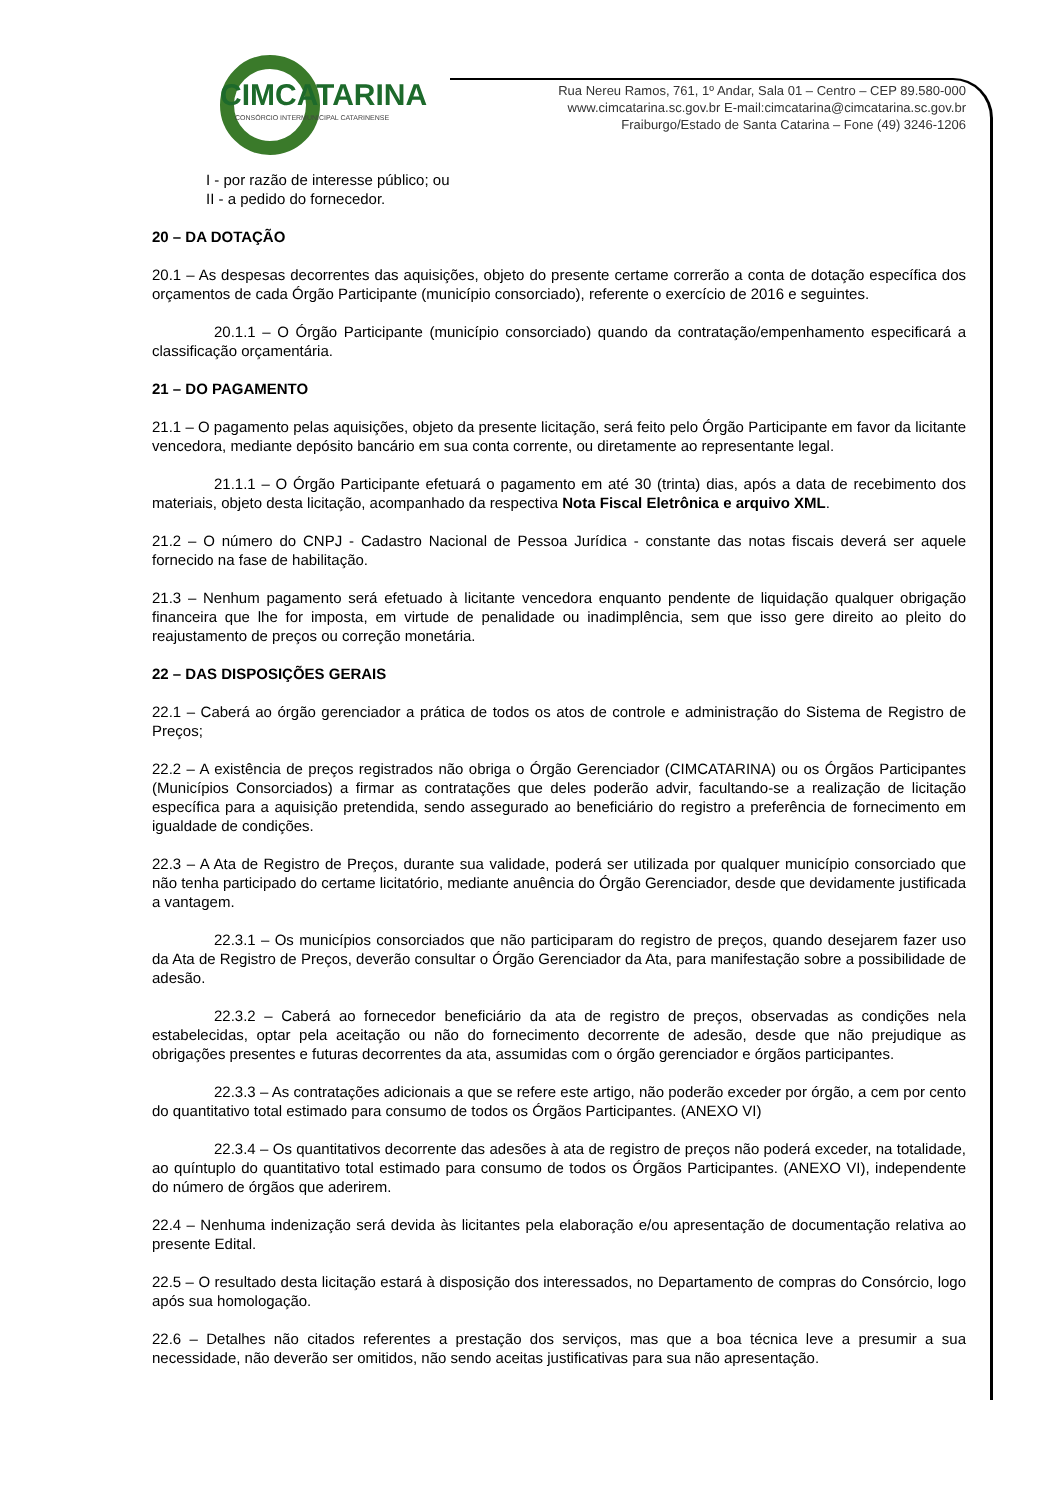CIMCATARINA
CONSÓRCIO INTERMUNICIPAL CATARINENSE
Rua Nereu Ramos, 761, 1º Andar, Sala 01 – Centro – CEP 89.580-000
www.cimcatarina.sc.gov.br E-mail:cimcatarina@cimcatarina.sc.gov.br
Fraiburgo/Estado de Santa Catarina – Fone (49) 3246-1206
I - por razão de interesse público; ou
II - a pedido do fornecedor.
20 – DA DOTAÇÃO
20.1 – As despesas decorrentes das aquisições, objeto do presente certame correrão a conta de dotação específica dos orçamentos de cada Órgão Participante (município consorciado), referente o exercício de 2016 e seguintes.
20.1.1 – O Órgão Participante (município consorciado) quando da contratação/empenhamento especificará a classificação orçamentária.
21 – DO PAGAMENTO
21.1 – O pagamento pelas aquisições, objeto da presente licitação, será feito pelo Órgão Participante em favor da licitante vencedora, mediante depósito bancário em sua conta corrente, ou diretamente ao representante legal.
21.1.1 – O Órgão Participante efetuará o pagamento em até 30 (trinta) dias, após a data de recebimento dos materiais, objeto desta licitação, acompanhado da respectiva Nota Fiscal Eletrônica e arquivo XML.
21.2 – O número do CNPJ - Cadastro Nacional de Pessoa Jurídica - constante das notas fiscais deverá ser aquele fornecido na fase de habilitação.
21.3 – Nenhum pagamento será efetuado à licitante vencedora enquanto pendente de liquidação qualquer obrigação financeira que lhe for imposta, em virtude de penalidade ou inadimplência, sem que isso gere direito ao pleito do reajustamento de preços ou correção monetária.
22 – DAS DISPOSIÇÕES GERAIS
22.1 – Caberá ao órgão gerenciador a prática de todos os atos de controle e administração do Sistema de Registro de Preços;
22.2 – A existência de preços registrados não obriga o Órgão Gerenciador (CIMCATARINA) ou os Órgãos Participantes (Municípios Consorciados) a firmar as contratações que deles poderão advir, facultando-se a realização de licitação específica para a aquisição pretendida, sendo assegurado ao beneficiário do registro a preferência de fornecimento em igualdade de condições.
22.3 – A Ata de Registro de Preços, durante sua validade, poderá ser utilizada por qualquer município consorciado que não tenha participado do certame licitatório, mediante anuência do Órgão Gerenciador, desde que devidamente justificada a vantagem.
22.3.1 – Os municípios consorciados que não participaram do registro de preços, quando desejarem fazer uso da Ata de Registro de Preços, deverão consultar o Órgão Gerenciador da Ata, para manifestação sobre a possibilidade de adesão.
22.3.2 – Caberá ao fornecedor beneficiário da ata de registro de preços, observadas as condições nela estabelecidas, optar pela aceitação ou não do fornecimento decorrente de adesão, desde que não prejudique as obrigações presentes e futuras decorrentes da ata, assumidas com o órgão gerenciador e órgãos participantes.
22.3.3 – As contratações adicionais a que se refere este artigo, não poderão exceder por órgão, a cem por cento do quantitativo total estimado para consumo de todos os Órgãos Participantes. (ANEXO VI)
22.3.4 – Os quantitativos decorrente das adesões à ata de registro de preços não poderá exceder, na totalidade, ao quíntuplo do quantitativo total estimado para consumo de todos os Órgãos Participantes. (ANEXO VI), independente do número de órgãos que aderirem.
22.4 – Nenhuma indenização será devida às licitantes pela elaboração e/ou apresentação de documentação relativa ao presente Edital.
22.5 – O resultado desta licitação estará à disposição dos interessados, no Departamento de compras do Consórcio, logo após sua homologação.
22.6 – Detalhes não citados referentes a prestação dos serviços, mas que a boa técnica leve a presumir a sua necessidade, não deverão ser omitidos, não sendo aceitas justificativas para sua não apresentação.